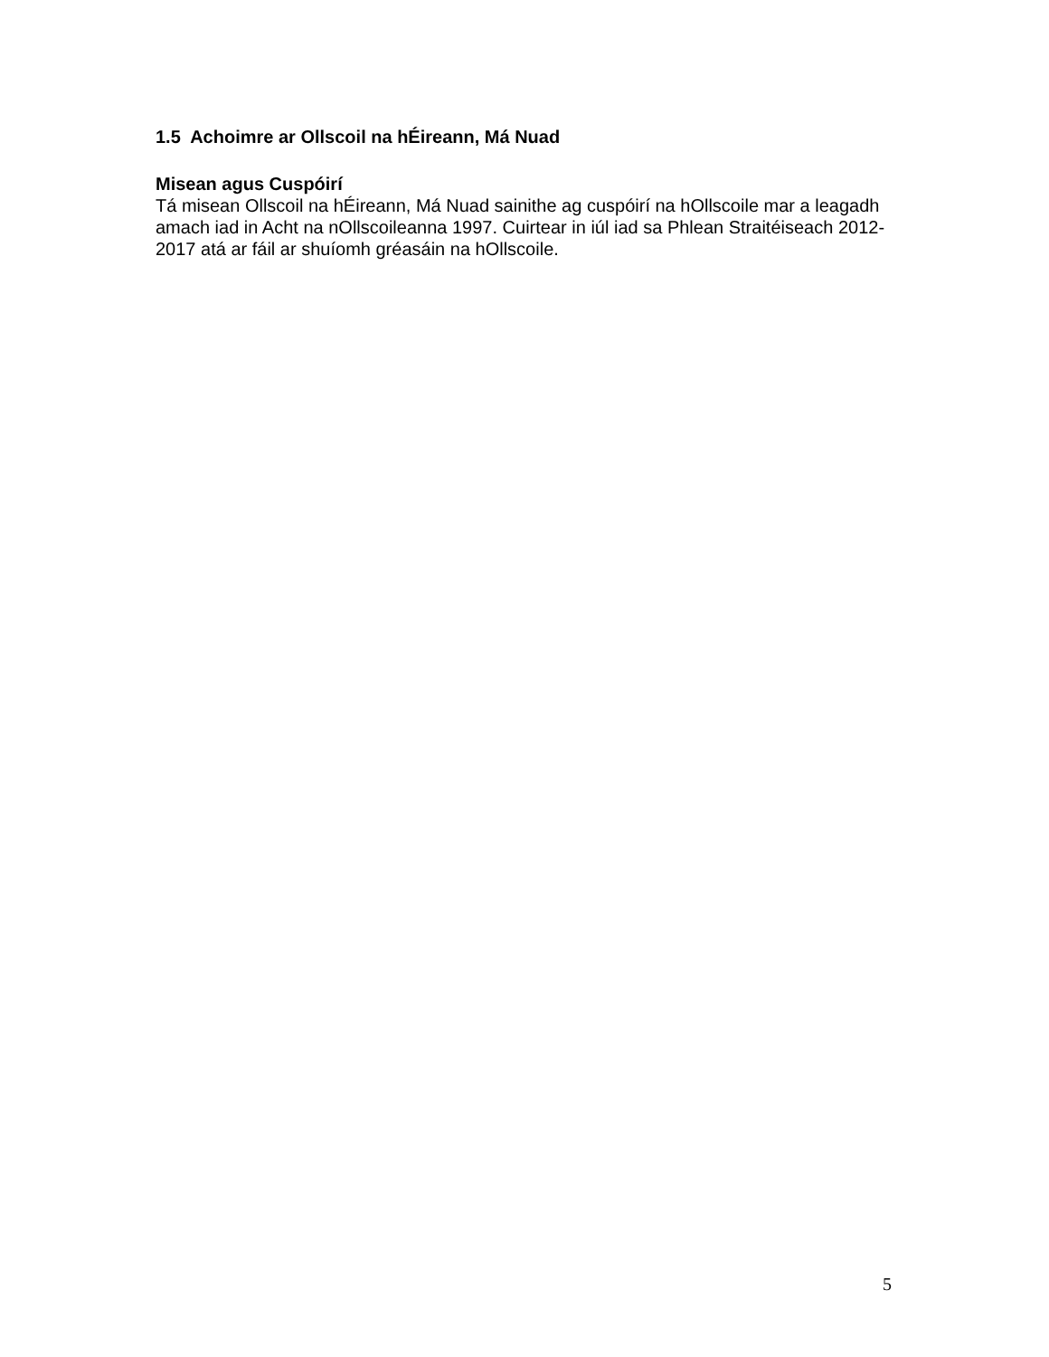1.5 Achoimre ar Ollscoil na hÉireann, Má Nuad
Misean agus Cuspóirí
Tá misean Ollscoil na hÉireann, Má Nuad sainithe ag cuspóirí na hOllscoile mar a leagadh amach iad in Acht na nOllscoileanna 1997. Cuirtear in iúl iad sa Phlean Straitéiseach 2012-2017 atá ar fáil ar shuíomh gréasáin na hOllscoile.
5